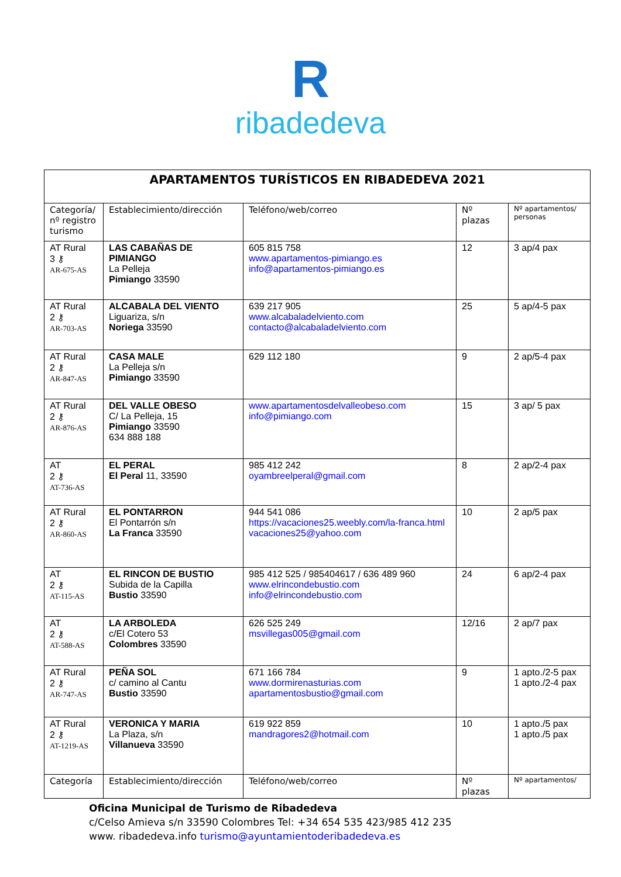R
ribadedeva
| APARTAMENTOS TURÍSTICOS EN RIBADEDEVA 2021 | | | | |
| --- | --- | --- | --- | --- |
| Categoría/ nº registro turismo | Establecimiento/dirección | Teléfono/web/correo | Nº plazas | Nº apartamentos/ personas |
| AT Rural 3 ⚷ AR-675-AS | LAS CABAÑAS DE PIMIANGO La Pelleja Pimiango 33590 | 605 815 758 www.apartamentos-pimiango.es info@apartamentos-pimiango.es | 12 | 3 ap/4 pax |
| AT Rural 2 ⚷ AR-703-AS | ALCABALA DEL VIENTO Liguariza, s/n Noriega 33590 | 639 217 905 www.alcabaladelviento.com contacto@alcabaladelviento.com | 25 | 5 ap/4-5 pax |
| AT Rural 2 ⚷ AR-847-AS | CASA MALE La Pelleja s/n Pimiango 33590 | 629 112 180 | 9 | 2 ap/5-4 pax |
| AT Rural 2 ⚷ AR-876-AS | DEL VALLE OBESO C/ La Pelleja, 15 Pimiango 33590 634 888 188 | www.apartamentosdelvalleobeso.com info@pimiango.com | 15 | 3 ap/ 5 pax |
| AT 2 ⚷ AT-736-AS | EL PERAL El Peral 11, 33590 | 985 412 242 oyambreelperal@gmail.com | 8 | 2 ap/2-4 pax |
| AT Rural 2 ⚷ AR-860-AS | EL PONTARRON El Pontarrón s/n La Franca 33590 | 944 541 086 https://vacaciones25.weebly.com/la-franca.html vacaciones25@yahoo.com | 10 | 2 ap/5 pax |
| AT 2 ⚷ AT-115-AS | EL RINCON DE BUSTIO Subida de la Capilla Bustio 33590 | 985 412 525 / 985404617 / 636 489 960 www.elrincondebustio.com info@elrincondebustio.com | 24 | 6 ap/2-4 pax |
| AT 2 ⚷ AT-588-AS | LA ARBOLEDA c/El Cotero 53 Colombres 33590 | 626 525 249 msvillegas005@gmail.com | 12/16 | 2 ap/7 pax |
| AT Rural 2 ⚷ AR-747-AS | PEÑA SOL c/ camino al Cantu Bustio 33590 | 671 166 784 www.dormirenasturias.com apartamentosbustio@gmail.com | 9 | 1 apto./2-5 pax 1 apto./2-4 pax |
| AT Rural 2 ⚷ AT-1219-AS | VERONICA Y MARIA La Plaza, s/n Villanueva 33590 | 619 922 859 mandragores2@hotmail.com | 10 | 1 apto./5 pax 1 apto./5 pax |
| Categoría | Establecimiento/dirección | Teléfono/web/correo | Nº plazas | Nº apartamentos/ |
Oficina Municipal de Turismo de Ribadedeva
c/Celso Amieva s/n 33590 Colombres Tel: +34 654 535 423/985 412 235
www. ribadedeva.info turismo@ayuntamientoderibadedeva.es